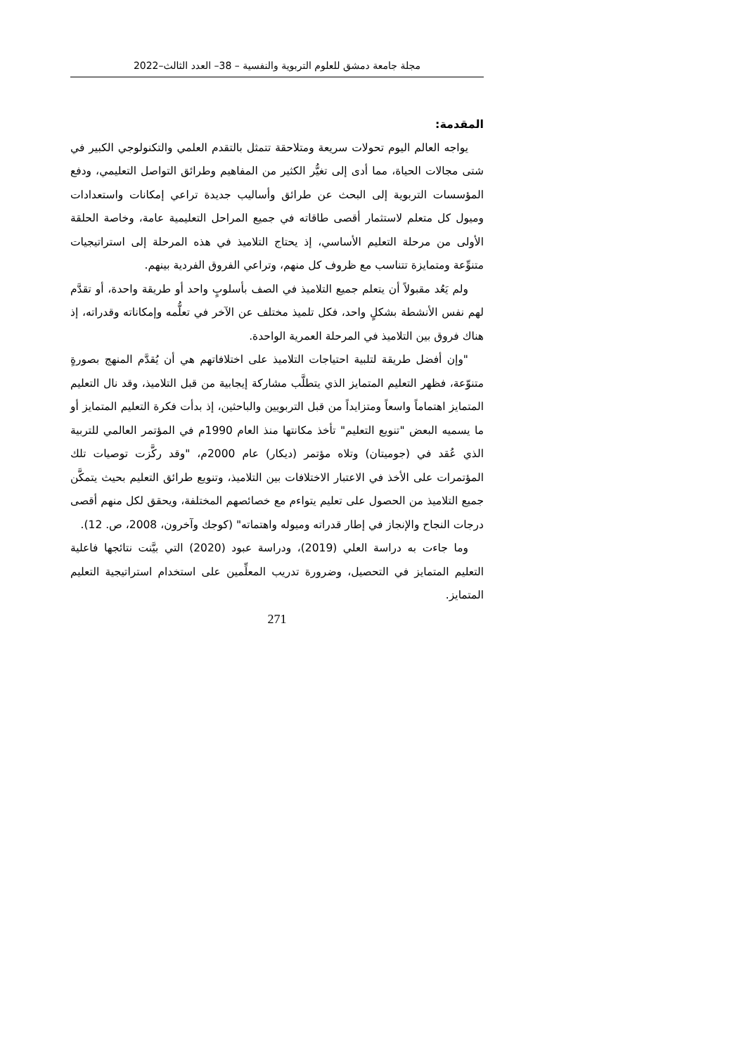مجلة جامعة دمشق للعلوم التربوية والنفسية – 38– العدد الثالث–2022
المقدمة:
يواجه العالم اليوم تحولات سريعة ومتلاحقة تتمثل بالتقدم العلمي والتكنولوجي الكبير في شتى مجالات الحياة، مما أدى إلى تغيُّر الكثير من المفاهيم وطرائق التواصل التعليمي، ودفع المؤسسات التربوية إلى البحث عن طرائق وأساليب جديدة تراعي إمكانات واستعدادات وميول كل متعلم لاستثمار أقصى طاقاته في جميع المراحل التعليمية عامة، وخاصة الحلقة الأولى من مرحلة التعليم الأساسي، إذ يحتاج التلاميذ في هذه المرحلة إلى استراتيجيات متنوِّعة ومتمايزة تتناسب مع ظروف كل منهم، وتراعي الفروق الفردية بينهم.
ولم يَعُد مقبولاً أن يتعلم جميع التلاميذ في الصف بأسلوبٍ واحد أو طريقة واحدة، أو تقدَّم لهم نفس الأنشطة بشكلٍ واحد، فكل تلميذ مختلف عن الآخر في تعلُّمه وإمكاناته وقدراته، إذ هناك فروق بين التلاميذ في المرحلة العمرية الواحدة.
"وإن أفضل طريقة لتلبية احتياجات التلاميذ على اختلافاتهم هي أن يُقدَّم المنهج بصورةٍ متنوّعة، فظهر التعليم المتمايز الذي يتطلَّب مشاركة إيجابية من قبل التلاميذ، وقد نال التعليم المتمايز اهتماماً واسعاً ومتزايداً من قبل التربويين والباحثين، إذ بدأت فكرة التعليم المتمايز أو ما يسميه البعض "تنويع التعليم" تأخذ مكانتها منذ العام 1990م في المؤتمر العالمي للتربية الذي عُقد في (جوميتان) وتلاه مؤتمر (ديكار) عام 2000م، "وقد ركَّزت توصيات تلك المؤتمرات على الأخذ في الاعتبار الاختلافات بين التلاميذ، وتنويع طرائق التعليم بحيث يتمكَّن جميع التلاميذ من الحصول على تعليم يتواءم مع خصائصهم المختلفة، ويحقق لكل منهم أقصى درجات النجاح والإنجاز في إطار قدراته وميوله واهتماته" (كوجك وآخرون، 2008، ص. 12).
وما جاءت به دراسة العلي (2019)، ودراسة عبود (2020) التي بيَّنت نتائجها فاعلية التعليم المتمايز في التحصيل، وضرورة تدريب المعلِّمين على استخدام استراتيجية التعليم المتمايز.
271